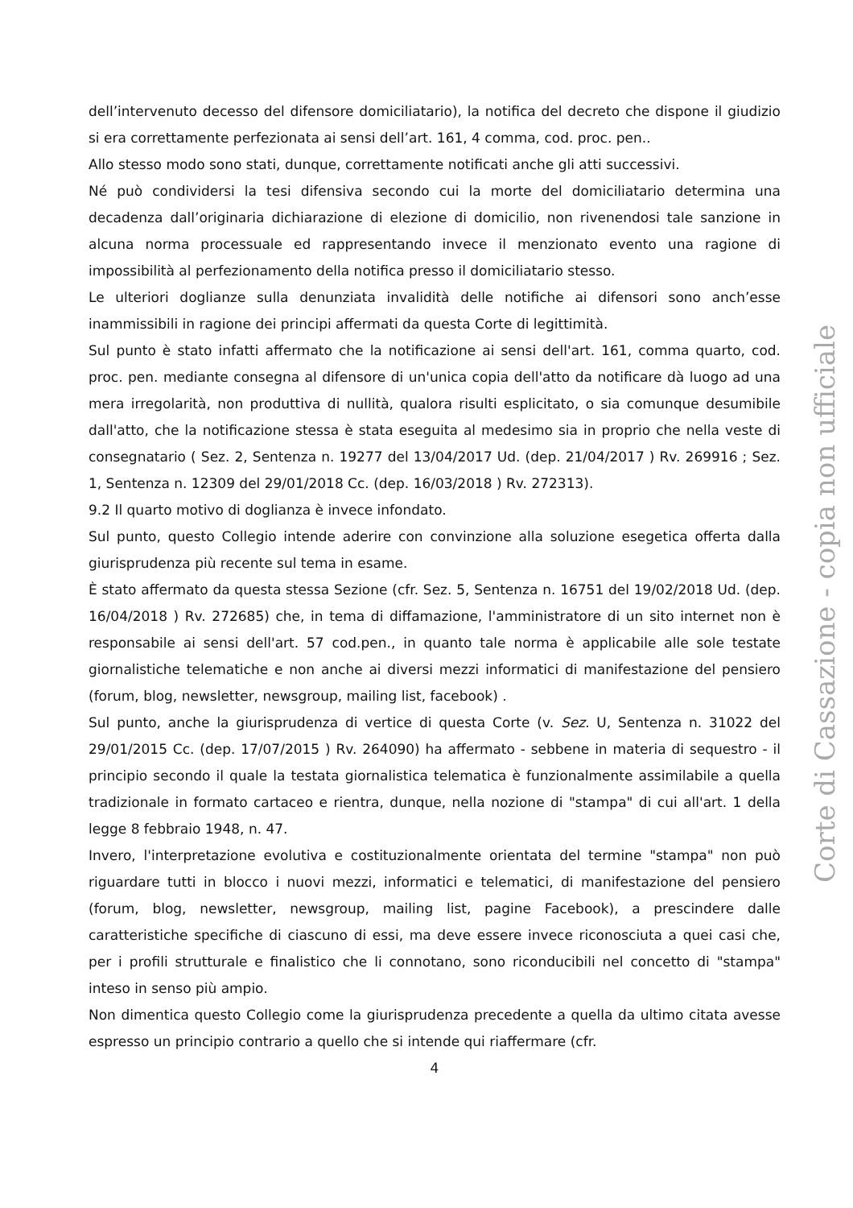dell’intervenuto decesso del difensore domiciliatario), la notifica del decreto che dispone il giudizio si era correttamente perfezionata ai sensi dell’art. 161, 4 comma, cod. proc. pen..
Allo stesso modo sono stati, dunque, correttamente notificati anche gli atti successivi.
Né può condividersi la tesi difensiva secondo cui la morte del domiciliatario determina una decadenza dall’originaria dichiarazione di elezione di domicilio, non rivenendosi tale sanzione in alcuna norma processuale ed rappresentando invece il menzionato evento una ragione di impossibilità al perfezionamento della notifica presso il domiciliatario stesso.
Le ulteriori doglianze sulla denunziata invalidità delle notifiche ai difensori sono anch’esse inammissibili in ragione dei principi affermati da questa Corte di legittimità.
Sul punto è stato infatti affermato che la notificazione ai sensi dell'art. 161, comma quarto, cod. proc. pen. mediante consegna al difensore di un'unica copia dell'atto da notificare dà luogo ad una mera irregolarità, non produttiva di nullità, qualora risulti esplicitato, o sia comunque desumibile dall'atto, che la notificazione stessa è stata eseguita al medesimo sia in proprio che nella veste di consegnatario ( Sez. 2, Sentenza n. 19277 del 13/04/2017 Ud. (dep. 21/04/2017 ) Rv. 269916 ; Sez. 1, Sentenza n. 12309 del 29/01/2018 Cc. (dep. 16/03/2018 ) Rv. 272313).
9.2 Il quarto motivo di doglianza è invece infondato.
Sul punto, questo Collegio intende aderire con convinzione alla soluzione esegetica offerta dalla giurisprudenza più recente sul tema in esame.
È stato affermato da questa stessa Sezione (cfr. Sez. 5, Sentenza n. 16751 del 19/02/2018 Ud. (dep. 16/04/2018 ) Rv. 272685) che, in tema di diffamazione, l'amministratore di un sito internet non è responsabile ai sensi dell'art. 57 cod.pen., in quanto tale norma è applicabile alle sole testate giornalistiche telematiche e non anche ai diversi mezzi informatici di manifestazione del pensiero (forum, blog, newsletter, newsgroup, mailing list, facebook) .
Sul punto, anche la giurisprudenza di vertice di questa Corte (v. Sez. U, Sentenza n. 31022 del 29/01/2015 Cc. (dep. 17/07/2015 ) Rv. 264090) ha affermato - sebbene in materia di sequestro - il principio secondo il quale la testata giornalistica telematica è funzionalmente assimilabile a quella tradizionale in formato cartaceo e rientra, dunque, nella nozione di "stampa" di cui all'art. 1 della legge 8 febbraio 1948, n. 47.
Invero, l'interpretazione evolutiva e costituzionalmente orientata del termine "stampa" non può riguardare tutti in blocco i nuovi mezzi, informatici e telematici, di manifestazione del pensiero (forum, blog, newsletter, newsgroup, mailing list, pagine Facebook), a prescindere dalle caratteristiche specifiche di ciascuno di essi, ma deve essere invece riconosciuta a quei casi che, per i profili strutturale e finalistico che li connotano, sono riconducibili nel concetto di "stampa" inteso in senso più ampio.
Non dimentica questo Collegio come la giurisprudenza precedente a quella da ultimo citata avesse espresso un principio contrario a quello che si intende qui riaffermare (cfr.
4
Corte di Cassazione - copia non ufficiale